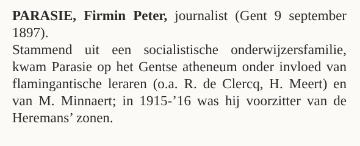PARASIE, Firmin Peter, journalist (Gent 9 september 1897).
Stammend uit een socialistische onderwijzersfamilie, kwam Parasie op het Gentse atheneum onder invloed van flamingantische leraren (o.a. R. de Clercq, H. Meert) en van M. Minnaert; in 1915-’16 was hij voorzitter van de Heremans’ zonen.